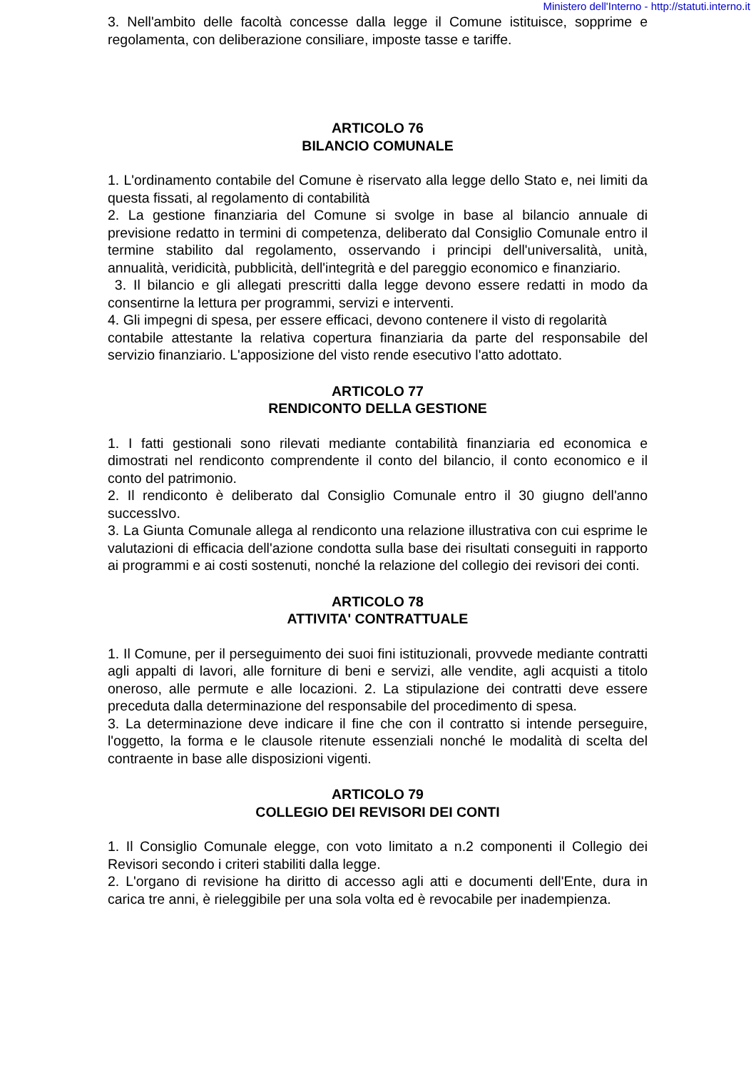Ministero dell'Interno - http://statuti.interno.it
3. Nell'ambito delle facoltà concesse dalla legge il Comune istituisce, sopprime e regolamenta, con deliberazione consiliare, imposte tasse e tariffe.
ARTICOLO 76
BILANCIO COMUNALE
1. L'ordinamento contabile del Comune è riservato alla legge dello Stato e, nei limiti da questa fissati, al regolamento di contabilità
2. La gestione finanziaria del Comune si svolge in base al bilancio annuale di previsione redatto in termini di competenza, deliberato dal Consiglio Comunale entro il termine stabilito dal regolamento, osservando i principi dell'universalità, unità, annualità, veridicità, pubblicità, dell'integrità e del pareggio economico e finanziario.
3. Il bilancio e gli allegati prescritti dalla legge devono essere redatti in modo da consentirne la lettura per programmi, servizi e interventi.
4. Gli impegni di spesa, per essere efficaci, devono contenere il visto di regolarità
contabile attestante la relativa copertura finanziaria da parte del responsabile del servizio finanziario. L'apposizione del visto rende esecutivo l'atto adottato.
ARTICOLO 77
RENDICONTO DELLA GESTIONE
1. I fatti gestionali sono rilevati mediante contabilità finanziaria ed economica e dimostrati nel rendiconto comprendente il conto del bilancio, il conto economico e il conto del patrimonio.
2. Il rendiconto è deliberato dal Consiglio Comunale entro il 30 giugno dell'anno successIvo.
3. La Giunta Comunale allega al rendiconto una relazione illustrativa con cui esprime le valutazioni di efficacia dell'azione condotta sulla base dei risultati conseguiti in rapporto ai programmi e ai costi sostenuti, nonché la relazione del collegio dei revisori dei conti.
ARTICOLO 78
ATTIVITA' CONTRATTUALE
1. Il Comune, per il perseguimento dei suoi fini istituzionali, provvede mediante contratti agli appalti di lavori, alle forniture di beni e servizi, alle vendite, agli acquisti a titolo oneroso, alle permute e alle locazioni. 2. La stipulazione dei contratti deve essere preceduta dalla determinazione del responsabile del procedimento di spesa.
3. La determinazione deve indicare il fine che con il contratto si intende perseguire, l'oggetto, la forma e le clausole ritenute essenziali nonché le modalità di scelta del contraente in base alle disposizioni vigenti.
ARTICOLO 79
COLLEGIO DEI REVISORI DEI CONTI
1. Il Consiglio Comunale elegge, con voto limitato a n.2 componenti il Collegio dei Revisori secondo i criteri stabiliti dalla legge.
2. L'organo di revisione ha diritto di accesso agli atti e documenti dell'Ente, dura in carica tre anni, è rieleggibile per una sola volta ed è revocabile per inadempienza.